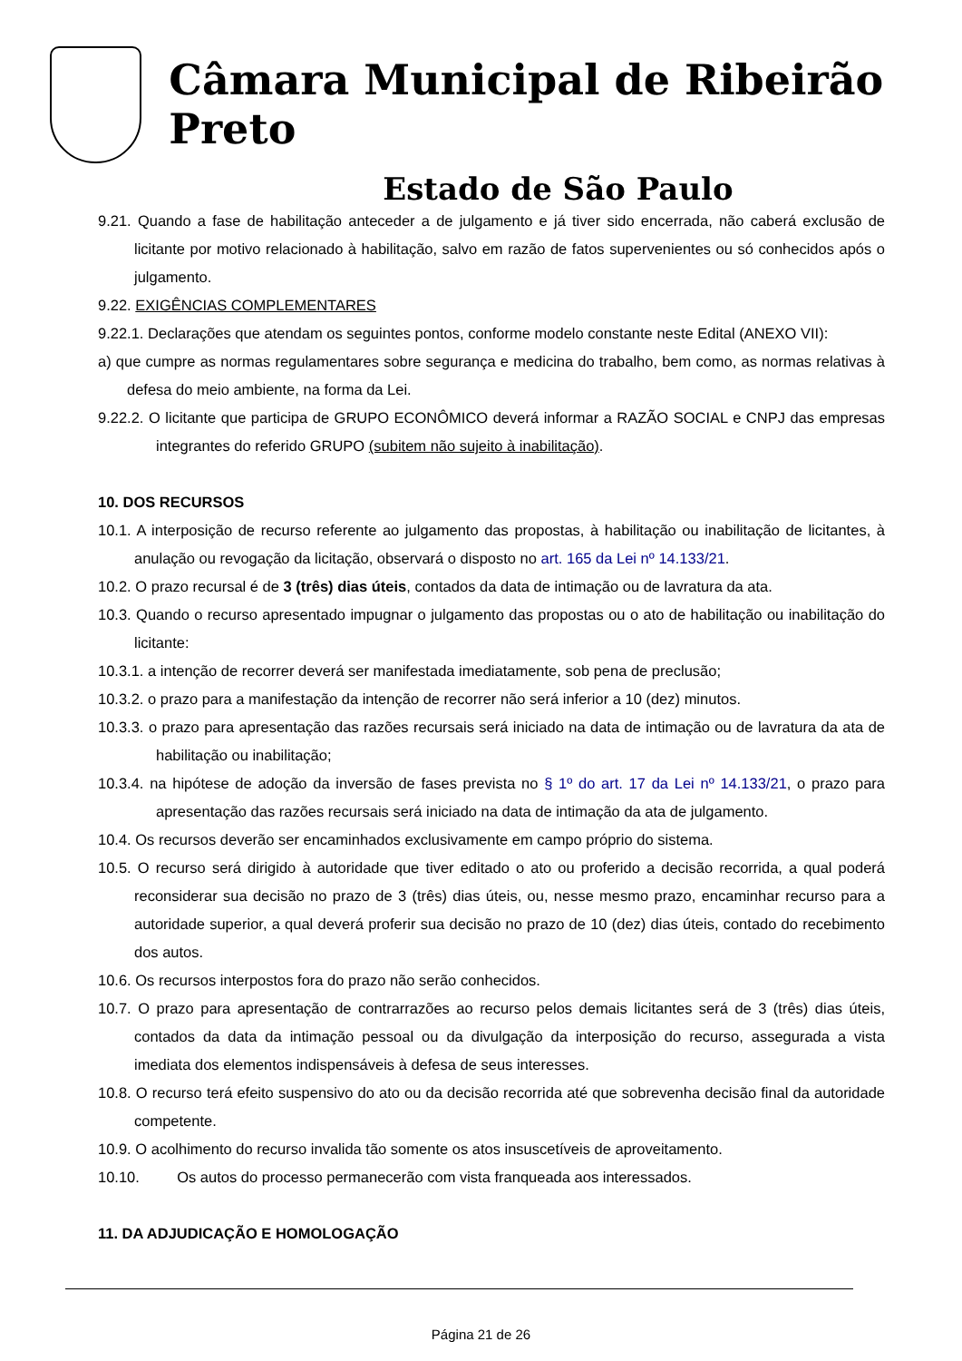Câmara Municipal de Ribeirão Preto
Estado de São Paulo
9.21. Quando a fase de habilitação anteceder a de julgamento e já tiver sido encerrada, não caberá exclusão de licitante por motivo relacionado à habilitação, salvo em razão de fatos supervenientes ou só conhecidos após o julgamento.
9.22. EXIGÊNCIAS COMPLEMENTARES
9.22.1. Declarações que atendam os seguintes pontos, conforme modelo constante neste Edital (ANEXO VII):
a) que cumpre as normas regulamentares sobre segurança e medicina do trabalho, bem como, as normas relativas à defesa do meio ambiente, na forma da Lei.
9.22.2. O licitante que participa de GRUPO ECONÔMICO deverá informar a RAZÃO SOCIAL e CNPJ das empresas integrantes do referido GRUPO (subitem não sujeito à inabilitação).
10. DOS RECURSOS
10.1. A interposição de recurso referente ao julgamento das propostas, à habilitação ou inabilitação de licitantes, à anulação ou revogação da licitação, observará o disposto no art. 165 da Lei nº 14.133/21.
10.2. O prazo recursal é de 3 (três) dias úteis, contados da data de intimação ou de lavratura da ata.
10.3. Quando o recurso apresentado impugnar o julgamento das propostas ou o ato de habilitação ou inabilitação do licitante:
10.3.1. a intenção de recorrer deverá ser manifestada imediatamente, sob pena de preclusão;
10.3.2. o prazo para a manifestação da intenção de recorrer não será inferior a 10 (dez) minutos.
10.3.3. o prazo para apresentação das razões recursais será iniciado na data de intimação ou de lavratura da ata de habilitação ou inabilitação;
10.3.4. na hipótese de adoção da inversão de fases prevista no § 1º do art. 17 da Lei nº 14.133/21, o prazo para apresentação das razões recursais será iniciado na data de intimação da ata de julgamento.
10.4. Os recursos deverão ser encaminhados exclusivamente em campo próprio do sistema.
10.5. O recurso será dirigido à autoridade que tiver editado o ato ou proferido a decisão recorrida, a qual poderá reconsiderar sua decisão no prazo de 3 (três) dias úteis, ou, nesse mesmo prazo, encaminhar recurso para a autoridade superior, a qual deverá proferir sua decisão no prazo de 10 (dez) dias úteis, contado do recebimento dos autos.
10.6. Os recursos interpostos fora do prazo não serão conhecidos.
10.7. O prazo para apresentação de contrarrazões ao recurso pelos demais licitantes será de 3 (três) dias úteis, contados da data da intimação pessoal ou da divulgação da interposição do recurso, assegurada a vista imediata dos elementos indispensáveis à defesa de seus interesses.
10.8. O recurso terá efeito suspensivo do ato ou da decisão recorrida até que sobrevenha decisão final da autoridade competente.
10.9. O acolhimento do recurso invalida tão somente os atos insuscetíveis de aproveitamento.
10.10. Os autos do processo permanecerão com vista franqueada aos interessados.
11. DA ADJUDICAÇÃO E HOMOLOGAÇÃO
Página 21 de 26